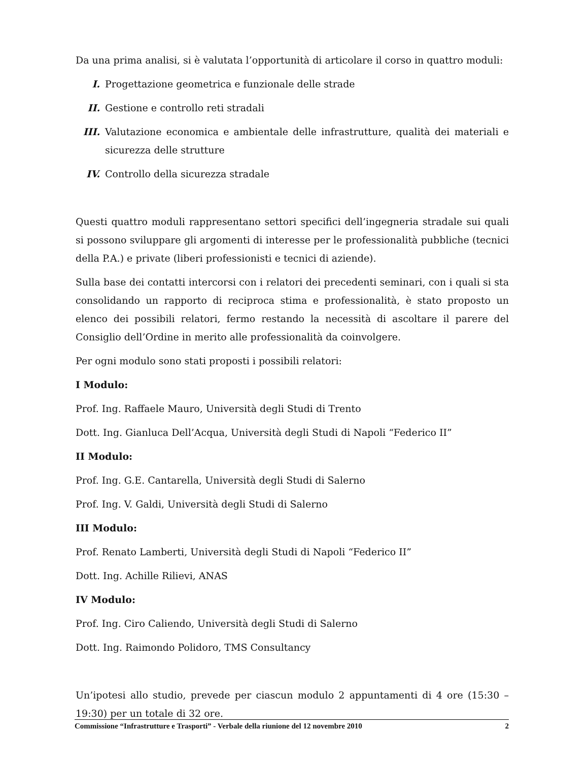Da una prima analisi, si è valutata l’opportunità di articolare il corso in quattro moduli:
I. Progettazione geometrica e funzionale delle strade
II. Gestione e controllo reti stradali
III. Valutazione economica e ambientale delle infrastrutture, qualità dei materiali e sicurezza delle strutture
IV. Controllo della sicurezza stradale
Questi quattro moduli rappresentano settori specifici dell’ingegneria stradale sui quali si possono sviluppare gli argomenti di interesse per le professionalità pubbliche (tecnici della P.A.) e private (liberi professionisti e tecnici di aziende).
Sulla base dei contatti intercorsi con i relatori dei precedenti seminari, con i quali si sta consolidando un rapporto di reciproca stima e professionalità, è stato proposto un elenco dei possibili relatori, fermo restando la necessità di ascoltare il parere del Consiglio dell’Ordine in merito alle professionalità da coinvolgere.
Per ogni modulo sono stati proposti i possibili relatori:
I Modulo:
Prof. Ing. Raffaele Mauro, Università degli Studi di Trento
Dott. Ing. Gianluca Dell’Acqua, Università degli Studi di Napoli “Federico II”
II Modulo:
Prof. Ing. G.E. Cantarella, Università degli Studi di Salerno
Prof. Ing. V. Galdi, Università degli Studi di Salerno
III Modulo:
Prof. Renato Lamberti, Università degli Studi di Napoli “Federico II”
Dott. Ing. Achille Rilievi, ANAS
IV Modulo:
Prof. Ing. Ciro Caliendo, Università degli Studi di Salerno
Dott. Ing. Raimondo Polidoro, TMS Consultancy
Un’ipotesi allo studio, prevede per ciascun modulo 2 appuntamenti di 4 ore (15:30 – 19:30) per un totale di 32 ore.
Commissione “Infrastrutture e Trasporti” - Verbale della riunione del 12 novembre 2010 2